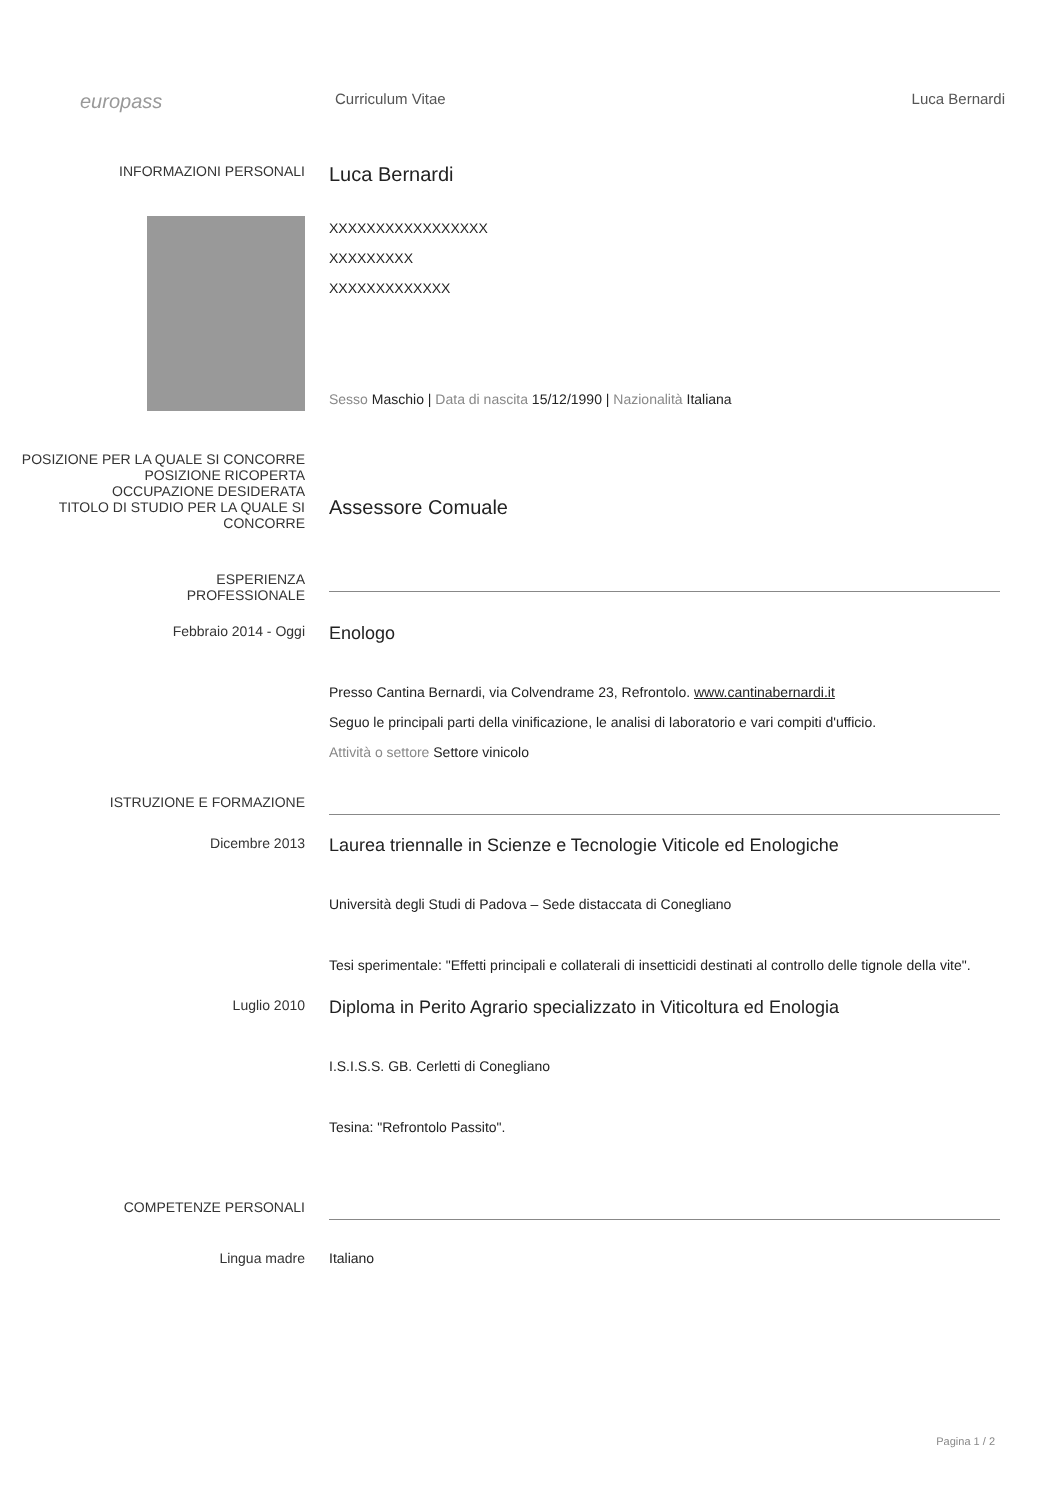europass
Curriculum Vitae Luca Bernardi
INFORMAZIONI PERSONALI
Luca Bernardi
XXXXXXXXXXXXXXXXX
XXXXXXXXX
XXXXXXXXXXXXX
Sesso Maschio | Data di nascita 15/12/1990 | Nazionalità Italiana
POSIZIONE PER LA QUALE SI CONCORRE
POSIZIONE RICOPERTA
OCCUPAZIONE DESIDERATA
TITOLO DI STUDIO PER LA QUALE SI CONCORRE
Assessore Comuale
ESPERIENZA
PROFESSIONALE
Febbraio 2014 - Oggi
Enologo
Presso Cantina Bernardi, via Colvendrame 23, Refrontolo. www.cantinabernardi.it
Seguo le principali parti della vinificazione, le analisi di laboratorio e vari compiti d'ufficio.
Attività o settore Settore vinicolo
ISTRUZIONE E FORMAZIONE
Dicembre 2013
Laurea triennalle in Scienze e Tecnologie Viticole ed Enologiche
Università degli Studi di Padova – Sede distaccata di Conegliano
Tesi sperimentale: "Effetti principali e collaterali di insetticidi destinati al controllo delle tignole della vite".
Luglio 2010
Diploma in Perito Agrario specializzato in Viticoltura ed Enologia
I.S.I.S.S. GB. Cerletti di Conegliano
Tesina: "Refrontolo Passito".
COMPETENZE PERSONALI
Lingua madre Italiano
Pagina 1 / 2